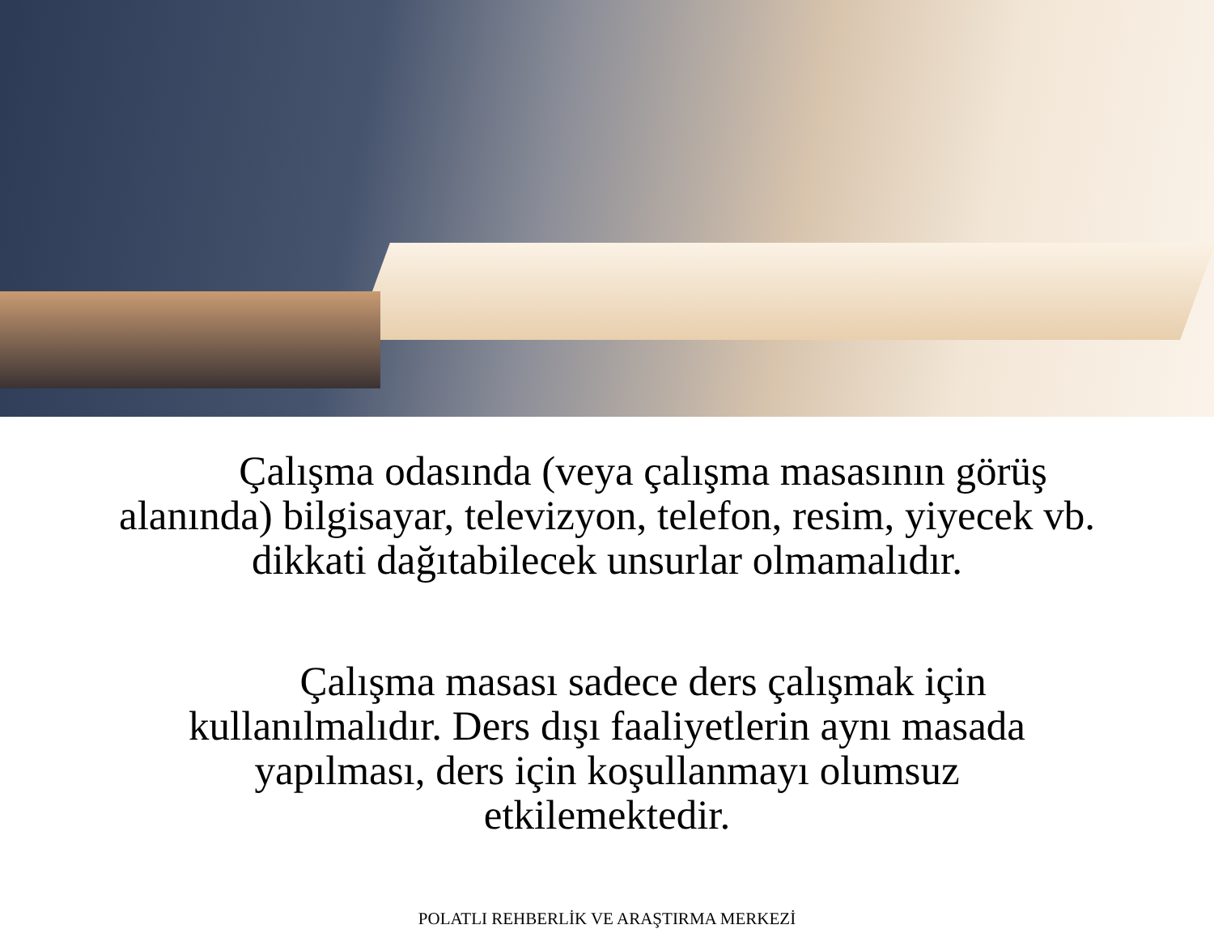Çalışma odasında (veya çalışma masasının görüş alanında) bilgisayar, televizyon, telefon, resim, yiyecek vb. dikkati dağıtabilecek unsurlar olmamalıdır.
Çalışma masası sadece ders çalışmak için kullanılmalıdır. Ders dışı faaliyetlerin aynı masada yapılması, ders için koşullanmayı olumsuz etkilemektedir.
POLATLI REHBERLİK VE ARAŞTIRMA MERKEZİ